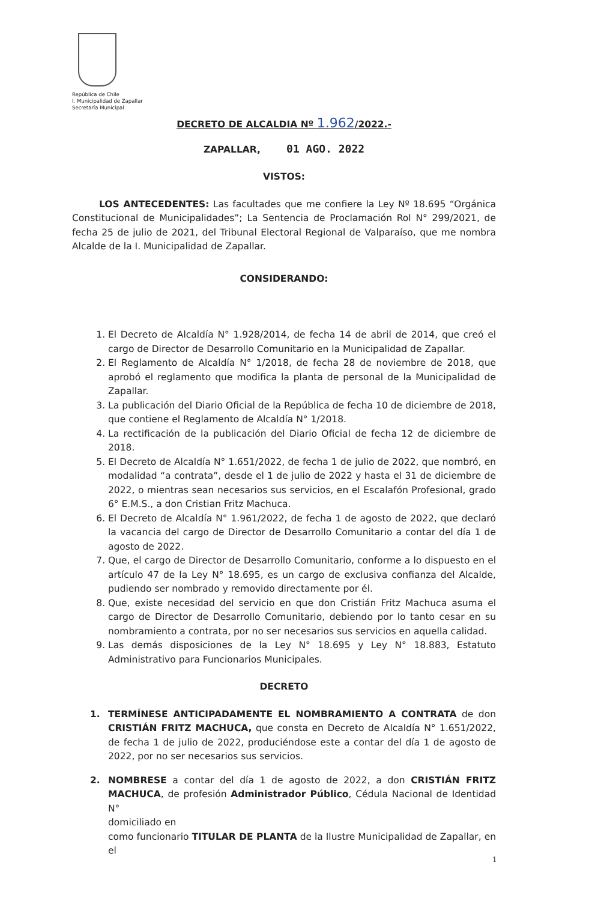República de Chile
I. Municipalidad de Zapallar
Secretaría Municipal
DECRETO DE ALCALDIA Nº 1.962/2022.-
ZAPALLAR, 01 AGO. 2022
VISTOS:
LOS ANTECEDENTES: Las facultades que me confiere la Ley Nº 18.695 “Orgánica Constitucional de Municipalidades”; La Sentencia de Proclamación Rol N° 299/2021, de fecha 25 de julio de 2021, del Tribunal Electoral Regional de Valparaíso, que me nombra Alcalde de la I. Municipalidad de Zapallar.
CONSIDERANDO:
1. El Decreto de Alcaldía N° 1.928/2014, de fecha 14 de abril de 2014, que creó el cargo de Director de Desarrollo Comunitario en la Municipalidad de Zapallar.
2. El Reglamento de Alcaldía N° 1/2018, de fecha 28 de noviembre de 2018, que aprobó el reglamento que modifica la planta de personal de la Municipalidad de Zapallar.
3. La publicación del Diario Oficial de la República de fecha 10 de diciembre de 2018, que contiene el Reglamento de Alcaldía N° 1/2018.
4. La rectificación de la publicación del Diario Oficial de fecha 12 de diciembre de 2018.
5. El Decreto de Alcaldía N° 1.651/2022, de fecha 1 de julio de 2022, que nombró, en modalidad “a contrata”, desde el 1 de julio de 2022 y hasta el 31 de diciembre de 2022, o mientras sean necesarios sus servicios, en el Escalafón Profesional, grado 6° E.M.S., a don Cristian Fritz Machuca.
6. El Decreto de Alcaldía N° 1.961/2022, de fecha 1 de agosto de 2022, que declaró la vacancia del cargo de Director de Desarrollo Comunitario a contar del día 1 de agosto de 2022.
7. Que, el cargo de Director de Desarrollo Comunitario, conforme a lo dispuesto en el artículo 47 de la Ley N° 18.695, es un cargo de exclusiva confianza del Alcalde, pudiendo ser nombrado y removido directamente por él.
8. Que, existe necesidad del servicio en que don Cristián Fritz Machuca asuma el cargo de Director de Desarrollo Comunitario, debiendo por lo tanto cesar en su nombramiento a contrata, por no ser necesarios sus servicios en aquella calidad.
9. Las demás disposiciones de la Ley N° 18.695 y Ley N° 18.883, Estatuto Administrativo para Funcionarios Municipales.
DECRETO
1. TERMÍNESE ANTICIPADAMENTE EL NOMBRAMIENTO A CONTRATA de don CRISTIÁN FRITZ MACHUCA, que consta en Decreto de Alcaldía N° 1.651/2022, de fecha 1 de julio de 2022, produciéndose este a contar del día 1 de agosto de 2022, por no ser necesarios sus servicios.
2. NOMBRESE a contar del día 1 de agosto de 2022, a don CRISTIÁN FRITZ MACHUCA, de profesión Administrador Público, Cédula Nacional de Identidad N°
domiciliado en
como funcionario TITULAR DE PLANTA de la Ilustre Municipalidad de Zapallar, en el
1